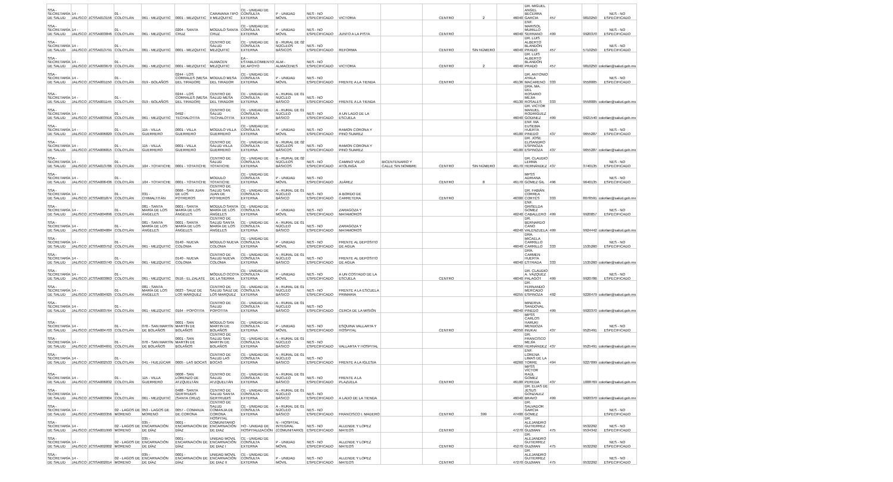| SSA - SECRETARÍA DE SALUD | 14 - JALISCO | JCSSA013156 | 01 - COLOTLÁN | 061 - MEZQUITIC | 0001 - MEZQUITIC | CARAVANA TIPO II MEZQUITIC | CE - UNIDAD DE CONSULTA EXTERNA | P - UNIDAD MÓVIL | NES - NO ESPECIFICADO | VICTORIA | | CENTRO | 2 | 46040 | DR. MIGUEL ANGEL BECERRA GARCIA | 457 | 9810250 | NES - NO ESPECIFICADO |
| SSA - SECRETARÍA DE SALUD | 14 - JALISCO | JCSSA003846 | 01 - COLOTLÁN | 061 - MEZQUITIC | 0204 - SANTA CRUZ | MODULO SANTA CRUZ | CE - UNIDAD DE CONSULTA EXTERNA | P - UNIDAD MÓVIL | NES - NO ESPECIFICADO | JUNTO A LA PISTA | | CENTRO | | 46040 | ENF. MARISOL MURILLO SERRANO | 499 | 9920370 | NES - NO ESPECIFICADO |
| SSA - SECRETARÍA DE SALUD | 14 - JALISCO | JCSSA013791 | 01 - COLOTLÁN | 061 - MEZQUITIC | 0001 - MEZQUITIC | CENTRO DE SALUD MEZQUITIC | CE - UNIDAD DE CONSULTA EXTERNA | B - RURAL DE 02 NÚCLEOS BÁSICOS | NES - NO ESPECIFICADO | REFORMA | | CENTRO | SIN NÚMERO | 46040 | DR. LUIS ALBERTO BLANDÓN PRADO | 457 | 5710250 | NES - NO ESPECIFICADO |
| SSA - SECRETARÍA DE SALUD | 14 - JALISCO | JCSSA003670 | 01 - COLOTLÁN | 061 - MEZQUITIC | 0001 - MEZQUITIC | ALMACEN MEZQUITIC | EA - ESTABLECIMIENTO DE APOYO | ALM - ALMACENES | NES - NO ESPECIFICADO | VICTORIA | | CENTRO | 2 | 46040 | DR. LUIS ALBERTO BLANDÓN PRADO | 457 | 9810250 | colotlan@salud.gob.mx |
| SSA - SECRETARÍA DE SALUD | 14 - JALISCO | JCSSA001150 | 01 - COLOTLÁN | 019 - BOLAÑOS | 0244 - LOS CORRALES (MESA DEL TIRADOR) | MODULO MESA DEL TIRADOR | CE - UNIDAD DE CONSULTA EXTERNA | P - UNIDAD MÓVIL | NES - NO ESPECIFICADO | FRENTE A LA TIENDA | | CENTRO | | 46136 | DR. ANTONIO AYALA MACARENO | 333 | 9558005 | NES - NO ESPECIFICADO |
| SSA - SECRETARÍA DE SALUD | 14 - JALISCO | JCSSA001145 | 01 - COLOTLÁN | 019 - BOLAÑOS | 0244 - LOS CORRALES (MESA DEL TIRADOR) | CENTRO DE SALUD MESA DEL TIRADOR | CE - UNIDAD DE CONSULTA EXTERNA | A - RURAL DE 01 NÚCLEO BÁSICO | NES - NO ESPECIFICADO | FRENTE A LA TIENDA | | | | 46130 | DRA. MA. DEL ROSARIO MEJIA ROSALES | 333 | 9558005 | colotlan@salud.gob.mx |
| SSA - SECRETARÍA DE SALUD | 14 - JALISCO | JCSSA003916 | 01 - COLOTLÁN | 061 - MEZQUITIC | 0492 - TECHALOTITA | CENTRO DE SALUD TECHALOTITA | CE - UNIDAD DE CONSULTA EXTERNA | A - RURAL DE 01 NÚCLEO BÁSICO | NES - NO ESPECIFICADO | A UN LADO DE LA ESCUELA | | | | 46040 | DR. VICTOR MANUEL RODRIGUEZ GODINEZ | 499 | 9921540 | colotlan@salud.gob.mx |
| SSA - SECRETARÍA DE SALUD | 14 - JALISCO | JCSSA006820 | 01 - COLOTLÁN | 115 - VILLA GUERRERO | 0001 - VILLA GUERRERO | MODULO VILLA GUERRERO | CE - UNIDAD DE CONSULTA EXTERNA | P - UNIDAD MÓVIL | NES - NO ESPECIFICADO | RAMON CORONA Y PINO SUAREZ | | | | 46100 | ENF. MA EUSEBIA HUERTA PINEDO | 437 | 9655287 | NES - NO ESPECIFICADO |
| SSA - SECRETARÍA DE SALUD | 14 - JALISCO | JCSSA006815 | 01 - COLOTLÁN | 115 - VILLA GUERRERO | 0001 - VILLA GUERRERO | CENTRO DE SALUD VILLA GUERRERO | CE - UNIDAD DE CONSULTA EXTERNA | B - RURAL DE 02 NÚCLEOS BÁSICOS | NES - NO ESPECIFICADO | RAMON CORONA Y PINO SUAREZ | | | | 46100 | DR. JOSE ELISANDRO ESPINOZA ESPINOZA | 437 | 9655287 | colotlan@salud.gob.mx |
| SSA - SECRETARÍA DE SALUD | 14 - JALISCO | JCSSA013786 | 01 - COLOTLÁN | 104 - TOTATICHE | 0001 - TOTATICHE | CENTRO DE SALUD TOTATICHE | CE - UNIDAD DE CONSULTA EXTERNA | B - RURAL DE 02 NÚCLEOS BÁSICOS | NES - NO ESPECIFICADO | CAMINO VIEJO ATOLINGA | BICENTENARIO Y CALLE SIN NOMBRE | CENTRO | SIN NÚMERO | 46170 | DR. CLAUDIO LERMA HERNÁNDEZ | 437 | 3740135 | NES - NO ESPECIFICADO |
| SSA - SECRETARÍA DE SALUD | 14 - JALISCO | JCSSA006436 | 01 - COLOTLÁN | 104 - TOTATICHE | 0001 - TOTATICHE | MODULO TOTATICHE | CE - UNIDAD DE CONSULTA EXTERNA | P - UNIDAD MÓVIL | NES - NO ESPECIFICADO | JUÁREZ | | CENTRO | 8 | 46170 | MPSS ADRIANA GOMEZ GIL | 496 | 9640135 | NES - NO ESPECIFICADO |
| SSA - SECRETARÍA DE SALUD | 14 - JALISCO | JCSSA001874 | 01 - COLOTLÁN | 031 - CHIMALTITÁN | 0066 - SAN JUAN DE LOS POTREROS | CENTRO DE SALUD SAN JUAN DE POTREROS | CE - UNIDAD DE CONSULTA EXTERNA | A - RURAL DE 01 NÚCLEO BÁSICO | NES - NO ESPECIFICADO | A BORDO DE CARRETERA | | CENTRO | | 46300 | DR. FABIÁN CORREA CORTÉS | 333 | 8078591 | colotlan@salud.gob.mx |
| SSA - SECRETARÍA DE SALUD | 14 - JALISCO | JCSSA004896 | 01 - COLOTLÁN | 081 - SANTA MARÍA DE LOS ÁNGELES | 0001 - SANTA MARÍA DE LOS ÁNGELES | MODULO SANTA MARÍA DE LOS ÁNGELES | CE - UNIDAD DE CONSULTA EXTERNA | P - UNIDAD MÓVIL | NES - NO ESPECIFICADO | ZARAGOZA Y MATAMOROS | | | | 46240 | ENF. GRISELDA GOMEZ CABALLERO | 499 | 9920857 | NES - NO ESPECIFICADO |
| SSA - SECRETARÍA DE SALUD | 14 - JALISCO | JCSSA004884 | 01 - COLOTLÁN | 081 - SANTA MARÍA DE LOS ÁNGELES | 0001 - SANTA MARÍA DE LOS ÁNGELES | CENTRO DE SALUD SANTA MARÍA DE LOS ÁNGELES | CE - UNIDAD DE CONSULTA EXTERNA | A - RURAL DE 01 NÚCLEO BÁSICO | NES - NO ESPECIFICADO | ZARAGOZA Y MATAMOROS | | | | 46240 | DR. BERNARDO CANO VALENZUELA | 499 | 9924442 | colotlan@salud.gob.mx |
| SSA - SECRETARÍA DE SALUD | 14 - JALISCO | JCSSA003752 | 01 - COLOTLÁN | 061 - MEZQUITIC | 0140 - NUEVA COLONIA | MODULO NUEVA COLONIA | CE - UNIDAD DE CONSULTA EXTERNA | P - UNIDAD MÓVIL | NES - NO ESPECIFICADO | FRENTE AL DEPOSITO DE AGUA | | | | 46040 | DRA. MICAELA CARRILLO CARRILLO | 333 | 1535260 | NES - NO ESPECIFICADO |
| SSA - SECRETARÍA DE SALUD | 14 - JALISCO | JCSSA003740 | 01 - COLOTLÁN | 061 - MEZQUITIC | 0140 - NUEVA COLONIA | CENTRO DE SALUD NUEVA COLONIA | CE - UNIDAD DE CONSULTA EXTERNA | A - RURAL DE 01 NÚCLEO BÁSICO | NES - NO ESPECIFICADO | FRENTE AL DEPOSITO DE AGUA | | | | 46040 | DRA. CARMEN HUERTA ESTRADA | 333 | 1535260 | colotlan@salud.gob.mx |
| SSA - SECRETARÍA DE SALUD | 14 - JALISCO | JCSSA003863 | 01 - COLOTLÁN | 061 - MEZQUITIC | 0516 - EL ZALATE | MÓDULO OCOTA DE LA SIERRA | CE - UNIDAD DE CONSULTA EXTERNA | P - UNIDAD MÓVIL | NES - NO ESPECIFICADO | A UN COSTADO DE LA ESCUELA | | CENTRO | | 46040 | DR. CLAUDIO A. VÁZQUEZ PALAGOT | 499 | 9920786 | NES - NO ESPECIFICADO |
| SSA - SECRETARÍA DE SALUD | 14 - JALISCO | JCSSA004925 | 01 - COLOTLÁN | 081 - SANTA MARÍA DE LOS ÁNGELES | 0023 - SAUZ DE LOS MÁRQUEZ | CENTRO DE SALUD SAUZ DE LOS MARQUEZ | CE - UNIDAD DE CONSULTA EXTERNA | A - RURAL DE 01 NÚCLEO BÁSICO | NES - NO ESPECIFICADO | FRENTE A LA ESCUELA PRIMARIA | | | | 46255 | DR. FERNANDO MERCADO ESPINOZA | 492 | 9226479 | colotlan@salud.gob.mx |
| SSA - SECRETARÍA DE SALUD | 14 - JALISCO | JCSSA003764 | 01 - COLOTLÁN | 061 - MEZQUITIC | 0164 - POPOTITA | CENTRO DE SALUD POPOTITA | CE - UNIDAD DE CONSULTA EXTERNA | A - RURAL DE 01 NÚCLEO BÁSICO | NES - NO ESPECIFICADO | CERCA DE LA MISIÓN | | | | 46040 | MINERVA SANDOVAL PINEDO | 499 | 9920370 | colotlan@salud.gob.mx |
| SSA - SECRETARÍA DE SALUD | 14 - JALISCO | JCSSA004703 | 01 - COLOTLÁN | 076 - SAN MARTÍN DE BOLAÑOS | 0001 - SAN MARTÍN DE BOLAÑOS | MODULO SAN MARTIN DE BOLAÑOS | CE - UNIDAD DE CONSULTA EXTERNA | P - UNIDAD MÓVIL | NES - NO ESPECIFICADO | ESQUINA VALLARTA Y HOSPITAL | | CENTRO | | 46350 | MPSS CARLOS HARUKI MENDOZA INUKAI | 437 | 9525491 | NES - NO ESPECIFICADO |
| SSA - SECRETARÍA DE SALUD | 14 - JALISCO | JCSSA004691 | 01 - COLOTLÁN | 076 - SAN MARTÍN DE BOLAÑOS | 0001 - SAN MARTÍN DE BOLAÑOS | CENTRO DE SALUD SAN MARTIN DE BOLAÑOS | CE - UNIDAD DE CONSULTA EXTERNA | A - RURAL DE 01 NÚCLEO BÁSICO | NES - NO ESPECIFICADO | VALLARTA Y HOSPITAL | | | | 46350 | DR. FRANCISCO MEJÍA HERNÁNDEZ | 437 | 9525491 | colotlan@salud.gob.mx |
| SSA - SECRETARÍA DE SALUD | 14 - JALISCO | JCSSA002533 | 01 - COLOTLÁN | 041 - HUEJÚCAR | 0005 - LAS BOCAS | CENTRO DE SALUD LAS BOCAS | CE - UNIDAD DE CONSULTA EXTERNA | A - RURAL DE 01 NÚCLEO BÁSICO | NES - NO ESPECIFICADO | FRENTE A LA IGLESIA | | | | 46260 | ENF. LORENA LIMAS DE LA TORRE | 494 | 9227099 | colotlan@salud.gob.mx |
| SSA - SECRETARÍA DE SALUD | 14 - JALISCO | JCSSA006832 | 01 - COLOTLÁN | 115 - VILLA GUERRERO | 0008 - SAN LORENZO DE ATZQUELTÁN | CENTRO DE SALUD ATZQUELTÁN | CE - UNIDAD DE CONSULTA EXTERNA | A - RURAL DE 01 NÚCLEO BÁSICO | NES - NO ESPECIFICADO | FRENTE A LA PLAZUELA | | CENTRO | | 46100 | MPSS VÍCTOR RAÚL GOMEZ PEREDA | 437 | 1008769 | colotlan@salud.gob.mx |
| SSA - SECRETARÍA DE SALUD | 14 - JALISCO | JCSSA003904 | 01 - COLOTLÁN | 061 - MEZQUITIC | 0488 - SANTA GERTRUDIS (SANTA CRUZ) | CENTRO DE SALUD SANTA GERTRUDIS | CE - UNIDAD DE CONSULTA EXTERNA | A - RURAL DE 01 NÚCLEO BÁSICO | NES - NO ESPECIFICADO | A LADO DE LA TIENDA | | | | 46040 | DR. ELIAS DE JESUS GONZALEZ BRAVO | 499 | 9920370 | colotlan@salud.gob.mx |
| SSA - SECRETARÍA DE SALUD | 14 - JALISCO | JCSSA003356 | 02 - LAGOS DE MORENO | 053 - LAGOS DE MORENO | 0057 - COMANJA DE CORONA | CENTRO DE SALUD COMANJA DE CORONA | CE - UNIDAD DE CONSULTA EXTERNA | A - RURAL DE 01 NÚCLEO BÁSICO | NES - NO ESPECIFICADO | FRANCISCO I. MADERO | | CENTRO | 399 | 47400 | DR. SALVADOR GARCIA GOMEZ | | | NES - NO ESPECIFICADO |
| SSA - SECRETARÍA DE SALUD | 14 - JALISCO | JCSSA001990 | 02 - LAGOS DE MORENO | 035 - ENCARNACIÓN DE DÍAZ | 0001 - ENCARNACIÓN DE DÍAZ | HOSPITAL COMUNITARIO ENCARNACIÓN DE DIAZ | HO - UNIDAD DE HOSPITALIZACIÓN | N - HOSPITAL INTEGRAL (COMUNITARIO) | NES - NO ESPECIFICADO | ALLENDE Y LOPEZ MATEOS | | CENTRO | | 47270 | DR. ALEJANDRO GUTIERREZ GUZMAN | 475 | 9532292 9534342 | NES - NO ESPECIFICADO |
| SSA - SECRETARÍA DE SALUD | 14 - JALISCO | JCSSA002002 | 02 - LAGOS DE MORENO | 035 - ENCARNACIÓN DE DÍAZ | 0001 - ENCARNACIÓN DE DÍAZ | UNIDAD MOVIL ENCARNACIÓN DE DIAZ I | CE - UNIDAD DE CONSULTA EXTERNA | P - UNIDAD MÓVIL | NES - NO ESPECIFICADO | ALLENDE Y LOPEZ MATEOS | | CENTRO | | 45270 | DR. ALEJANDRO GUTIERREZ GUZMAN | 475 | 9532292 | NES - NO ESPECIFICADO |
| SSA - SECRETARÍA DE SALUD | 14 - JALISCO | JCSSA002014 | 02 - LAGOS DE MORENO | 035 - ENCARNACIÓN DE DÍAZ | 0001 - ENCARNACIÓN DE DÍAZ | UNIDAD MOVIL ENCARNACIÓN DE DIAZ II | CE - UNIDAD DE CONSULTA EXTERNA | P - UNIDAD MÓVIL | NES - NO ESPECIFICADO | ALLENDE Y LOPEZ MATEOS | | CENTRO | | 47270 | DR. ALEJANDRO GUTIERREZ GUZMAN | 475 | 9532292 | NES - NO ESPECIFICADO |